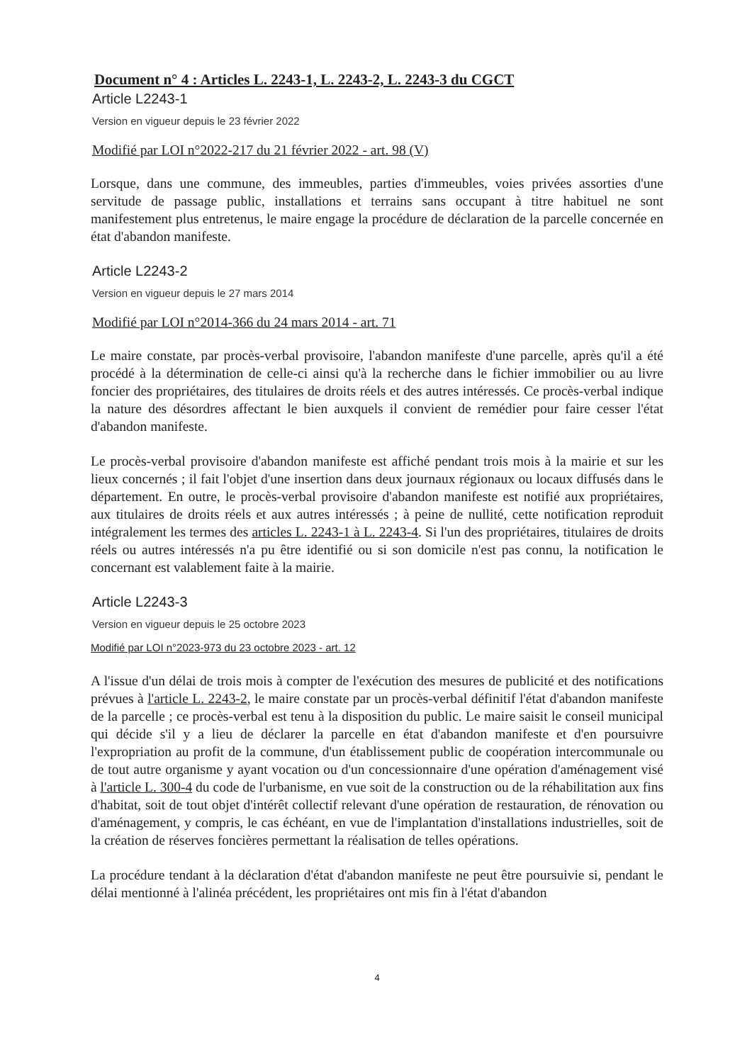Document n° 4 : Articles L. 2243-1, L. 2243-2, L. 2243-3 du CGCT
Article L2243-1
Version en vigueur depuis le 23 février 2022
Modifié par LOI n°2022-217 du 21 février 2022 - art. 98 (V)
Lorsque, dans une commune, des immeubles, parties d'immeubles, voies privées assorties d'une servitude de passage public, installations et terrains sans occupant à titre habituel ne sont manifestement plus entretenus, le maire engage la procédure de déclaration de la parcelle concernée en état d'abandon manifeste.
Article L2243-2
Version en vigueur depuis le 27 mars 2014
Modifié par LOI n°2014-366 du 24 mars 2014 - art. 71
Le maire constate, par procès-verbal provisoire, l'abandon manifeste d'une parcelle, après qu'il a été procédé à la détermination de celle-ci ainsi qu'à la recherche dans le fichier immobilier ou au livre foncier des propriétaires, des titulaires de droits réels et des autres intéressés. Ce procès-verbal indique la nature des désordres affectant le bien auxquels il convient de remédier pour faire cesser l'état d'abandon manifeste.
Le procès-verbal provisoire d'abandon manifeste est affiché pendant trois mois à la mairie et sur les lieux concernés ; il fait l'objet d'une insertion dans deux journaux régionaux ou locaux diffusés dans le département. En outre, le procès-verbal provisoire d'abandon manifeste est notifié aux propriétaires, aux titulaires de droits réels et aux autres intéressés ; à peine de nullité, cette notification reproduit intégralement les termes des articles L. 2243-1 à L. 2243-4. Si l'un des propriétaires, titulaires de droits réels ou autres intéressés n'a pu être identifié ou si son domicile n'est pas connu, la notification le concernant est valablement faite à la mairie.
Article L2243-3
Version en vigueur depuis le 25 octobre 2023
Modifié par LOI n°2023-973 du 23 octobre 2023 - art. 12
A l'issue d'un délai de trois mois à compter de l'exécution des mesures de publicité et des notifications prévues à l'article L. 2243-2, le maire constate par un procès-verbal définitif l'état d'abandon manifeste de la parcelle ; ce procès-verbal est tenu à la disposition du public. Le maire saisit le conseil municipal qui décide s'il y a lieu de déclarer la parcelle en état d'abandon manifeste et d'en poursuivre l'expropriation au profit de la commune, d'un établissement public de coopération intercommunale ou de tout autre organisme y ayant vocation ou d'un concessionnaire d'une opération d'aménagement visé à l'article L. 300-4 du code de l'urbanisme, en vue soit de la construction ou de la réhabilitation aux fins d'habitat, soit de tout objet d'intérêt collectif relevant d'une opération de restauration, de rénovation ou d'aménagement, y compris, le cas échéant, en vue de l'implantation d'installations industrielles, soit de la création de réserves foncières permettant la réalisation de telles opérations.
La procédure tendant à la déclaration d'état d'abandon manifeste ne peut être poursuivie si, pendant le délai mentionné à l'alinéa précédent, les propriétaires ont mis fin à l'état d'abandon
4